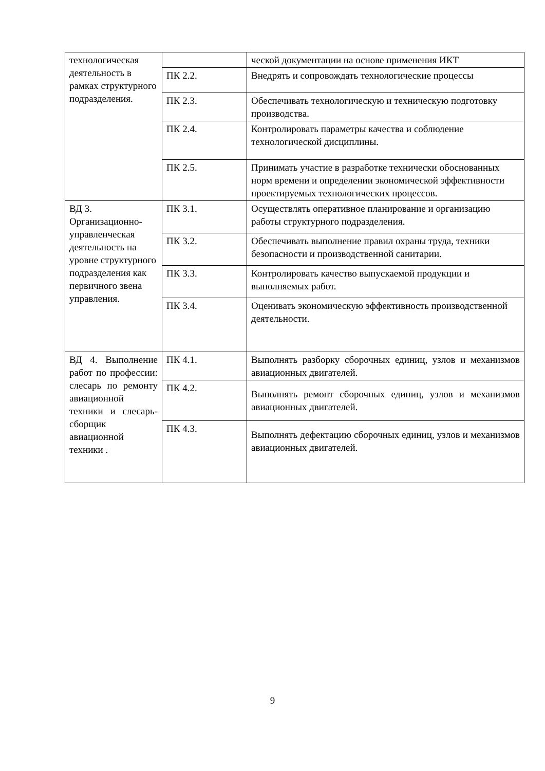| технологическая деятельность в рамках структурного подразделения. | | ческой документации на основе применения ИКТ |
| | ПК 2.2. | Внедрять и сопровождать технологические процессы |
| | ПК 2.3. | Обеспечивать технологическую и техническую подготовку производства. |
| | ПК 2.4. | Контролировать параметры качества и соблюдение технологической дисциплины. |
| | ПК 2.5. | Принимать участие в разработке технически обоснованных норм времени и определении экономической эффективности проектируемых технологических процессов. |
| ВД 3. Организационно-управленческая деятельность на уровне структурного подразделения как первичного звена управления. | ПК 3.1. | Осуществлять оперативное планирование и организацию работы структурного подразделения. |
| | ПК 3.2. | Обеспечивать выполнение правил охраны труда, техники безопасности и производственной санитарии. |
| | ПК 3.3. | Контролировать качество выпускаемой продукции и выполняемых работ. |
| | ПК 3.4. | Оценивать экономическую эффективность производственной деятельности. |
| ВД 4. Выполнение работ по профессии: слесарь по ремонту авиационной техники и слесарь-сборщик авиационной техники . | ПК 4.1. | Выполнять разборку сборочных единиц, узлов и механизмов авиационных двигателей. |
| | ПК 4.2. | Выполнять ремонт сборочных единиц, узлов и механизмов авиационных двигателей. |
| | ПК 4.3. | Выполнять дефектацию сборочных единиц, узлов и механизмов авиационных двигателей. |
9